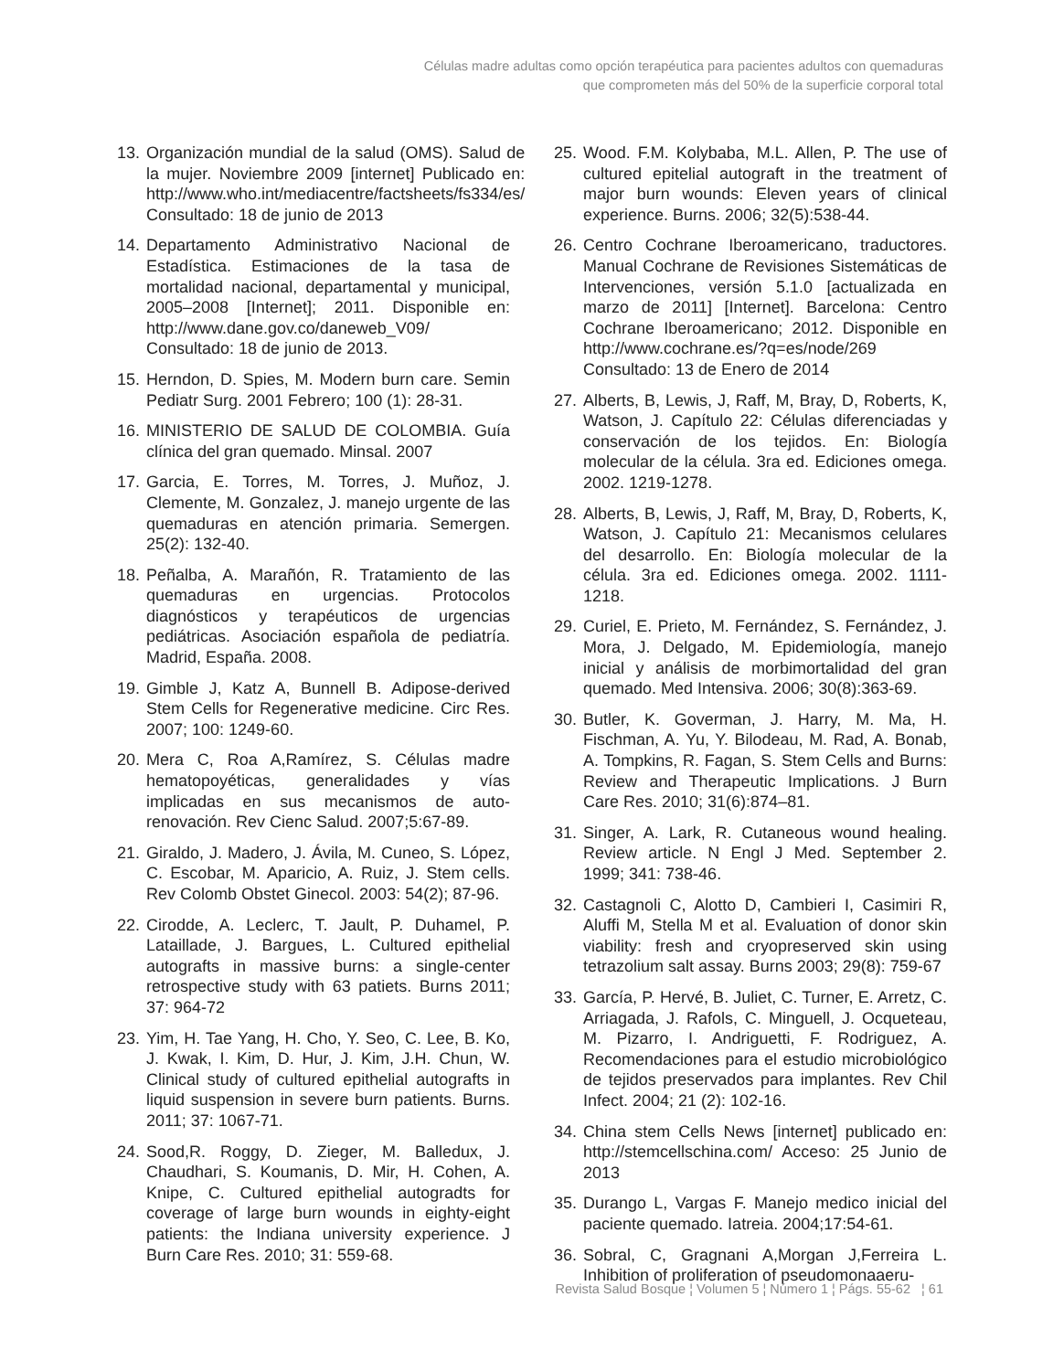Células madre adultas como opción terapéutica para pacientes adultos con quemaduras
que comprometen más del 50% de la superficie corporal total
13. Organización mundial de la salud (OMS). Salud de la mujer. Noviembre 2009 [internet] Publicado en: http://www.who.int/mediacentre/factsheets/fs334/es/ Consultado: 18 de junio de 2013
14. Departamento Administrativo Nacional de Estadística. Estimaciones de la tasa de mortalidad nacional, departamental y municipal, 2005–2008 [Internet]; 2011. Disponible en: http://www.dane.gov.co/daneweb_V09/ Consultado: 18 de junio de 2013.
15. Herndon, D. Spies, M. Modern burn care. Semin Pediatr Surg. 2001 Febrero; 100 (1): 28-31.
16. MINISTERIO DE SALUD DE COLOMBIA. Guía clínica del gran quemado. Minsal. 2007
17. Garcia, E. Torres, M. Torres, J. Muñoz, J. Clemente, M. Gonzalez, J. manejo urgente de las quemaduras en atención primaria. Semergen. 25(2): 132-40.
18. Peñalba, A. Marañón, R. Tratamiento de las quemaduras en urgencias. Protocolos diagnósticos y terapéuticos de urgencias pediátricas. Asociación española de pediatría. Madrid, España. 2008.
19. Gimble J, Katz A, Bunnell B. Adipose-derived Stem Cells for Regenerative medicine. Circ Res. 2007; 100: 1249-60.
20. Mera C, Roa A,Ramírez, S. Células madre hematopoyéticas, generalidades y vías implicadas en sus mecanismos de auto-renovación. Rev Cienc Salud. 2007;5:67-89.
21. Giraldo, J. Madero, J. Ávila, M. Cuneo, S. López, C. Escobar, M. Aparicio, A. Ruiz, J. Stem cells. Rev Colomb Obstet Ginecol. 2003: 54(2); 87-96.
22. Cirodde, A. Leclerc, T. Jault, P. Duhamel, P. Lataillade, J. Bargues, L. Cultured epithelial autografts in massive burns: a single-center retrospective study with 63 patiets. Burns 2011; 37: 964-72
23. Yim, H. Tae Yang, H. Cho, Y. Seo, C. Lee, B. Ko, J. Kwak, I. Kim, D. Hur, J. Kim, J.H. Chun, W. Clinical study of cultured epithelial autografts in liquid suspension in severe burn patients. Burns. 2011; 37: 1067-71.
24. Sood,R. Roggy, D. Zieger, M. Balledux, J. Chaudhari, S. Koumanis, D. Mir, H. Cohen, A. Knipe, C. Cultured epithelial autogradts for coverage of large burn wounds in eighty-eight patients: the Indiana university experience. J Burn Care Res. 2010; 31: 559-68.
25. Wood. F.M. Kolybaba, M.L. Allen, P. The use of cultured epitelial autograft in the treatment of major burn wounds: Eleven years of clinical experience. Burns. 2006; 32(5):538-44.
26. Centro Cochrane Iberoamericano, traductores. Manual Cochrane de Revisiones Sistemáticas de Intervenciones, versión 5.1.0 [actualizada en marzo de 2011] [Internet]. Barcelona: Centro Cochrane Iberoamericano; 2012. Disponible en http://www.cochrane.es/?q=es/node/269 Consultado: 13 de Enero de 2014
27. Alberts, B, Lewis, J, Raff, M, Bray, D, Roberts, K, Watson, J. Capítulo 22: Células diferenciadas y conservación de los tejidos. En: Biología molecular de la célula. 3ra ed. Ediciones omega. 2002. 1219-1278.
28. Alberts, B, Lewis, J, Raff, M, Bray, D, Roberts, K, Watson, J. Capítulo 21: Mecanismos celulares del desarrollo. En: Biología molecular de la célula. 3ra ed. Ediciones omega. 2002. 1111-1218.
29. Curiel, E. Prieto, M. Fernández, S. Fernández, J. Mora, J. Delgado, M. Epidemiología, manejo inicial y análisis de morbimortalidad del gran quemado. Med Intensiva. 2006; 30(8):363-69.
30. Butler, K. Goverman, J. Harry, M. Ma, H. Fischman, A. Yu, Y. Bilodeau, M. Rad, A. Bonab, A. Tompkins, R. Fagan, S. Stem Cells and Burns: Review and Therapeutic Implications. J Burn Care Res. 2010; 31(6):874–81.
31. Singer, A. Lark, R. Cutaneous wound healing. Review article. N Engl J Med. September 2. 1999; 341: 738-46.
32. Castagnoli C, Alotto D, Cambieri I, Casimiri R, Aluffi M, Stella M et al. Evaluation of donor skin viability: fresh and cryopreserved skin using tetrazolium salt assay. Burns 2003; 29(8): 759-67
33. García, P. Hervé, B. Juliet, C. Turner, E. Arretz, C. Arriagada, J. Rafols, C. Minguell, J. Ocqueteau, M. Pizarro, I. Andriguetti, F. Rodriguez, A. Recomendaciones para el estudio microbiológico de tejidos preservados para implantes. Rev Chil Infect. 2004; 21 (2): 102-16.
34. China stem Cells News [internet] publicado en: http://stemcellschina.com/ Acceso: 25 Junio de 2013
35. Durango L, Vargas F. Manejo medico inicial del paciente quemado. Iatreia. 2004;17:54-61.
36. Sobral, C, Gragnani A,Morgan J,Ferreira L. Inhibition of proliferation of pseudomonaaeru-
Revista Salud Bosque ¦ Volumen 5 ¦ Número 1 ¦ Págs. 55-62 ¦ 61